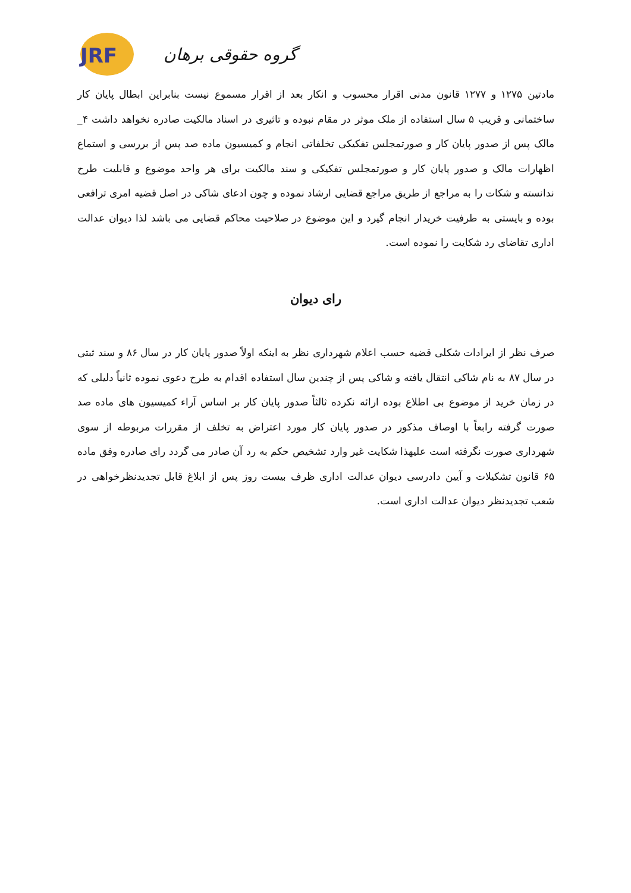JRF
گروه حقوقی برهان
مادتین ۱۲۷۵ و ۱۲۷۷ قانون مدنی اقرار محسوب و انکار بعد از اقرار مسموع نیست بنابراین ابطال پایان کار ساختمانی و قریب ۵ سال استفاده از ملک موثر در مقام نبوده و تاثیری در اسناد مالکیت صادره نخواهد داشت ۴_ مالک پس از صدور پایان کار و صورتمجلس تفکیکی تخلفاتی انجام و کمیسیون ماده صد پس از بررسی و استماع اظهارات مالک و صدور پایان کار و صورتمجلس تفکیکی و سند مالکیت برای هر واحد موضوع و قابلیت طرح ندانسته و شکات را به مراجع از طریق مراجع قضایی ارشاد نموده و چون ادعای شاکی در اصل قضیه امری ترافعی بوده و بایستی به طرفیت خریدار انجام گیرد و این موضوع در صلاحیت محاکم قضایی می باشد لذا دیوان عدالت اداری تقاضای رد شکایت را نموده است.
رای دیوان
صرف نظر از ایرادات شکلی قضیه حسب اعلام شهرداری نظر به اینکه اولاً صدور پایان کار در سال ۸۶ و سند ثبتی در سال ۸۷ به نام شاکی انتقال یافته و شاکی پس از چندین سال استفاده اقدام به طرح دعوی نموده ثانیاً دلیلی که در زمان خرید از موضوع بی اطلاع بوده ارائه نکرده ثالثاً صدور پایان کار بر اساس آراء کمیسیون های ماده صد صورت گرفته رابعاً با اوصاف مذکور در صدور پایان کار مورد اعتراض به تخلف از مقررات مربوطه از سوی شهرداری صورت نگرفته است علیهذا شکایت غیر وارد تشخیص حکم به رد آن صادر می گردد رای صادره وفق ماده ۶۵ قانون تشکیلات و آیین دادرسی دیوان عدالت اداری ظرف بیست روز پس از ابلاغ قابل تجدیدنظرخواهی در شعب تجدیدنظر دیوان عدالت اداری است.